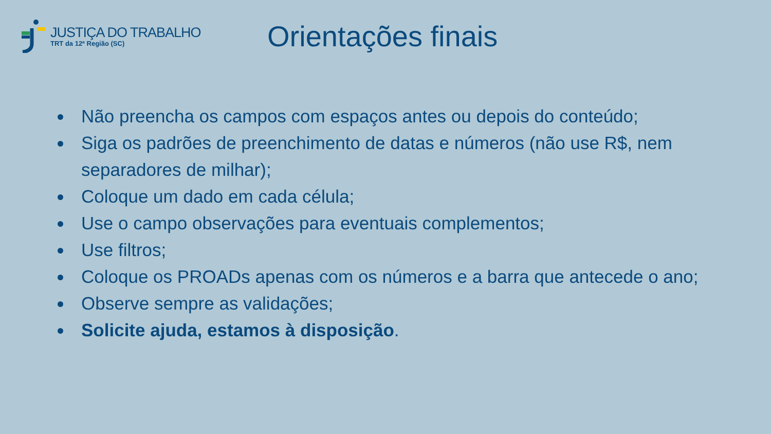JUSTIÇA DO TRABALHO
TRT da 12ª Região (SC)
Orientações finais
Não preencha os campos com espaços antes ou depois do conteúdo;
Siga os padrões de preenchimento de datas e números (não use R$, nem separadores de milhar);
Coloque um dado em cada célula;
Use o campo observações para eventuais complementos;
Use filtros;
Coloque os PROADs apenas com os números e a barra que antecede o ano;
Observe sempre as validações;
Solicite ajuda, estamos à disposição.